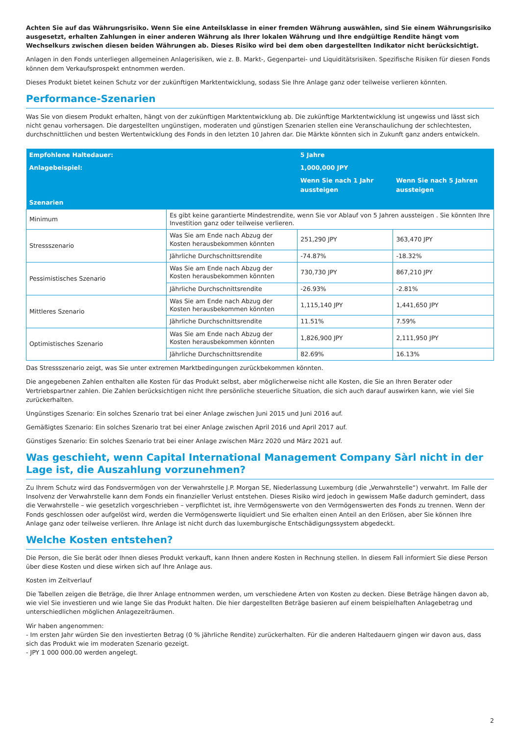Achten Sie auf das Währungsrisiko. Wenn Sie eine Anteilsklasse in einer fremden Währung auswählen, sind Sie einem Währungsrisiko ausgesetzt, erhalten Zahlungen in einer anderen Währung als Ihrer lokalen Währung und Ihre endgültige Rendite hängt vom Wechselkurs zwischen diesen beiden Währungen ab. Dieses Risiko wird bei dem oben dargestellten Indikator nicht berücksichtigt.
Anlagen in den Fonds unterliegen allgemeinen Anlagerisiken, wie z. B. Markt-, Gegenpartei- und Liquiditätsrisiken. Spezifische Risiken für diesen Fonds können dem Verkaufsprospekt entnommen werden.
Dieses Produkt bietet keinen Schutz vor der zukünftigen Marktentwicklung, sodass Sie Ihre Anlage ganz oder teilweise verlieren könnten.
Performance-Szenarien
Was Sie von diesem Produkt erhalten, hängt von der zukünftigen Marktentwicklung ab. Die zukünftige Marktentwicklung ist ungewiss und lässt sich nicht genau vorhersagen. Die dargestellten ungünstigen, moderaten und günstigen Szenarien stellen eine Veranschaulichung der schlechtesten, durchschnittlichen und besten Wertentwicklung des Fonds in den letzten 10 Jahren dar. Die Märkte könnten sich in Zukunft ganz anders entwickeln.
| Empfohlene Haltedauer: | | 5 Jahre | |
| --- | --- | --- | --- |
| Anlagebeispiel: | | 1,000,000 JPY | |
| | | Wenn Sie nach 1 Jahr aussteigen | Wenn Sie nach 5 Jahren aussteigen |
| Szenarien | | | |
| Minimum | Es gibt keine garantierte Mindestrendite, wenn Sie vor Ablauf von 5 Jahren aussteigen . Sie könnten Ihre Investition ganz oder teilweise verlieren. | | |
| Stressszenario | Was Sie am Ende nach Abzug der Kosten herausbekommen könnten | 251,290 JPY | 363,470 JPY |
| | Jährliche Durchschnittsrendite | -74.87% | -18.32% |
| Pessimistisches Szenario | Was Sie am Ende nach Abzug der Kosten herausbekommen könnten | 730,730 JPY | 867,210 JPY |
| | Jährliche Durchschnittsrendite | -26.93% | -2.81% |
| Mittleres Szenario | Was Sie am Ende nach Abzug der Kosten herausbekommen könnten | 1,115,140 JPY | 1,441,650 JPY |
| | Jährliche Durchschnittsrendite | 11.51% | 7.59% |
| Optimistisches Szenario | Was Sie am Ende nach Abzug der Kosten herausbekommen könnten | 1,826,900 JPY | 2,111,950 JPY |
| | Jährliche Durchschnittsrendite | 82.69% | 16.13% |
Das Stressszenario zeigt, was Sie unter extremen Marktbedingungen zurückbekommen könnten.
Die angegebenen Zahlen enthalten alle Kosten für das Produkt selbst, aber möglicherweise nicht alle Kosten, die Sie an Ihren Berater oder Vertriebspartner zahlen. Die Zahlen berücksichtigen nicht Ihre persönliche steuerliche Situation, die sich auch darauf auswirken kann, wie viel Sie zurückerhalten.
Ungünstiges Szenario: Ein solches Szenario trat bei einer Anlage zwischen Juni 2015 und Juni 2016 auf.
Gemäßigtes Szenario: Ein solches Szenario trat bei einer Anlage zwischen April 2016 und April 2017 auf.
Günstiges Szenario: Ein solches Szenario trat bei einer Anlage zwischen März 2020 und März 2021 auf.
Was geschieht, wenn Capital International Management Company Sàrl nicht in der Lage ist, die Auszahlung vorzunehmen?
Zu Ihrem Schutz wird das Fondsvermögen von der Verwahrstelle J.P. Morgan SE, Niederlassung Luxemburg (die „Verwahrstelle“) verwahrt. Im Falle der Insolvenz der Verwahrstelle kann dem Fonds ein finanzieller Verlust entstehen. Dieses Risiko wird jedoch in gewissem Maße dadurch gemindert, dass die Verwahrstelle – wie gesetzlich vorgeschrieben – verpflichtet ist, ihre Vermögenswerte von den Vermögenswerten des Fonds zu trennen. Wenn der Fonds geschlossen oder aufgelöst wird, werden die Vermögenswerte liquidiert und Sie erhalten einen Anteil an den Erlösen, aber Sie können Ihre Anlage ganz oder teilweise verlieren. Ihre Anlage ist nicht durch das luxemburgische Entschädigungssystem abgedeckt.
Welche Kosten entstehen?
Die Person, die Sie berät oder Ihnen dieses Produkt verkauft, kann Ihnen andere Kosten in Rechnung stellen. In diesem Fall informiert Sie diese Person über diese Kosten und diese wirken sich auf Ihre Anlage aus.
Kosten im Zeitverlauf
Die Tabellen zeigen die Beträge, die Ihrer Anlage entnommen werden, um verschiedene Arten von Kosten zu decken. Diese Beträge hängen davon ab, wie viel Sie investieren und wie lange Sie das Produkt halten. Die hier dargestellten Beträge basieren auf einem beispielhaften Anlagebetrag und unterschiedlichen möglichen Anlagezeiträumen.
Wir haben angenommen:
- Im ersten Jahr würden Sie den investierten Betrag (0 % jährliche Rendite) zurückerhalten. Für die anderen Haltedauern gingen wir davon aus, dass sich das Produkt wie im moderaten Szenario gezeigt.
- JPY 1 000 000.00 werden angelegt.
2